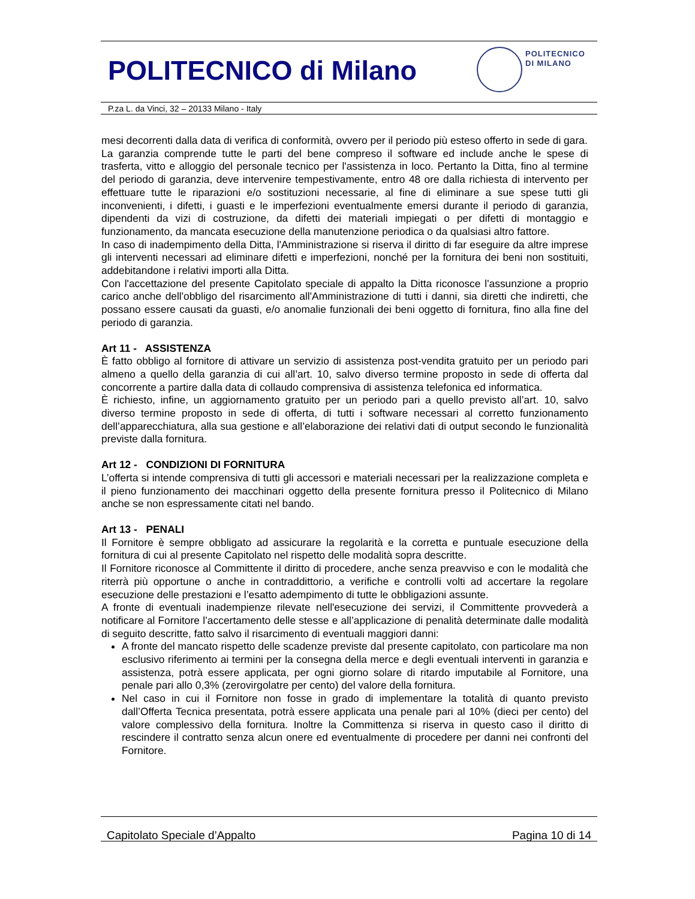POLITECNICO di Milano
POLITECNICO
DI MILANO
P.za L. da Vinci, 32 – 20133 Milano - Italy
mesi decorrenti dalla data di verifica di conformità, ovvero per il periodo più esteso offerto in sede di gara.
La garanzia comprende tutte le parti del bene compreso il software ed include anche le spese di trasferta, vitto e alloggio del personale tecnico per l'assistenza in loco. Pertanto la Ditta, fino al termine del periodo di garanzia, deve intervenire tempestivamente, entro 48 ore dalla richiesta di intervento per effettuare tutte le riparazioni e/o sostituzioni necessarie, al fine di eliminare a sue spese tutti gli inconvenienti, i difetti, i guasti e le imperfezioni eventualmente emersi durante il periodo di garanzia, dipendenti da vizi di costruzione, da difetti dei materiali impiegati o per difetti di montaggio e funzionamento, da mancata esecuzione della manutenzione periodica o da qualsiasi altro fattore.
In caso di inadempimento della Ditta, l'Amministrazione si riserva il diritto di far eseguire da altre imprese gli interventi necessari ad eliminare difetti e imperfezioni, nonché per la fornitura dei beni non sostituiti, addebitandone i relativi importi alla Ditta.
Con l'accettazione del presente Capitolato speciale di appalto la Ditta riconosce l'assunzione a proprio carico anche dell'obbligo del risarcimento all'Amministrazione di tutti i danni, sia diretti che indiretti, che possano essere causati da guasti, e/o anomalie funzionali dei beni oggetto di fornitura, fino alla fine del periodo di garanzia.
Art 11 - ASSISTENZA
È fatto obbligo al fornitore di attivare un servizio di assistenza post-vendita gratuito per un periodo pari almeno a quello della garanzia di cui all’art. 10, salvo diverso termine proposto in sede di offerta dal concorrente a partire dalla data di collaudo comprensiva di assistenza telefonica ed informatica.
È richiesto, infine, un aggiornamento gratuito per un periodo pari a quello previsto all’art. 10, salvo diverso termine proposto in sede di offerta, di tutti i software necessari al corretto funzionamento dell’apparecchiatura, alla sua gestione e all’elaborazione dei relativi dati di output secondo le funzionalità previste dalla fornitura.
Art 12 - CONDIZIONI DI FORNITURA
L’offerta si intende comprensiva di tutti gli accessori e materiali necessari per la realizzazione completa e il pieno funzionamento dei macchinari oggetto della presente fornitura presso il Politecnico di Milano anche se non espressamente citati nel bando.
Art 13 - PENALI
Il Fornitore è sempre obbligato ad assicurare la regolarità e la corretta e puntuale esecuzione della fornitura di cui al presente Capitolato nel rispetto delle modalità sopra descritte.
Il Fornitore riconosce al Committente il diritto di procedere, anche senza preavviso e con le modalità che riterrà più opportune o anche in contraddittorio, a verifiche e controlli volti ad accertare la regolare esecuzione delle prestazioni e l’esatto adempimento di tutte le obbligazioni assunte.
A fronte di eventuali inadempienze rilevate nell'esecuzione dei servizi, il Committente provvederà a notificare al Fornitore l’accertamento delle stesse e all’applicazione di penalità determinate dalle modalità di seguito descritte, fatto salvo il risarcimento di eventuali maggiori danni:
A fronte del mancato rispetto delle scadenze previste dal presente capitolato, con particolare ma non esclusivo riferimento ai termini per la consegna della merce e degli eventuali interventi in garanzia e assistenza, potrà essere applicata, per ogni giorno solare di ritardo imputabile al Fornitore, una penale pari allo 0,3% (zerovirgolatre per cento) del valore della fornitura.
Nel caso in cui il Fornitore non fosse in grado di implementare la totalità di quanto previsto dall’Offerta Tecnica presentata, potrà essere applicata una penale pari al 10% (dieci per cento) del valore complessivo della fornitura. Inoltre la Committenza si riserva in questo caso il diritto di rescindere il contratto senza alcun onere ed eventualmente di procedere per danni nei confronti del Fornitore.
Capitolato Speciale d’Appalto Pagina 10 di 14